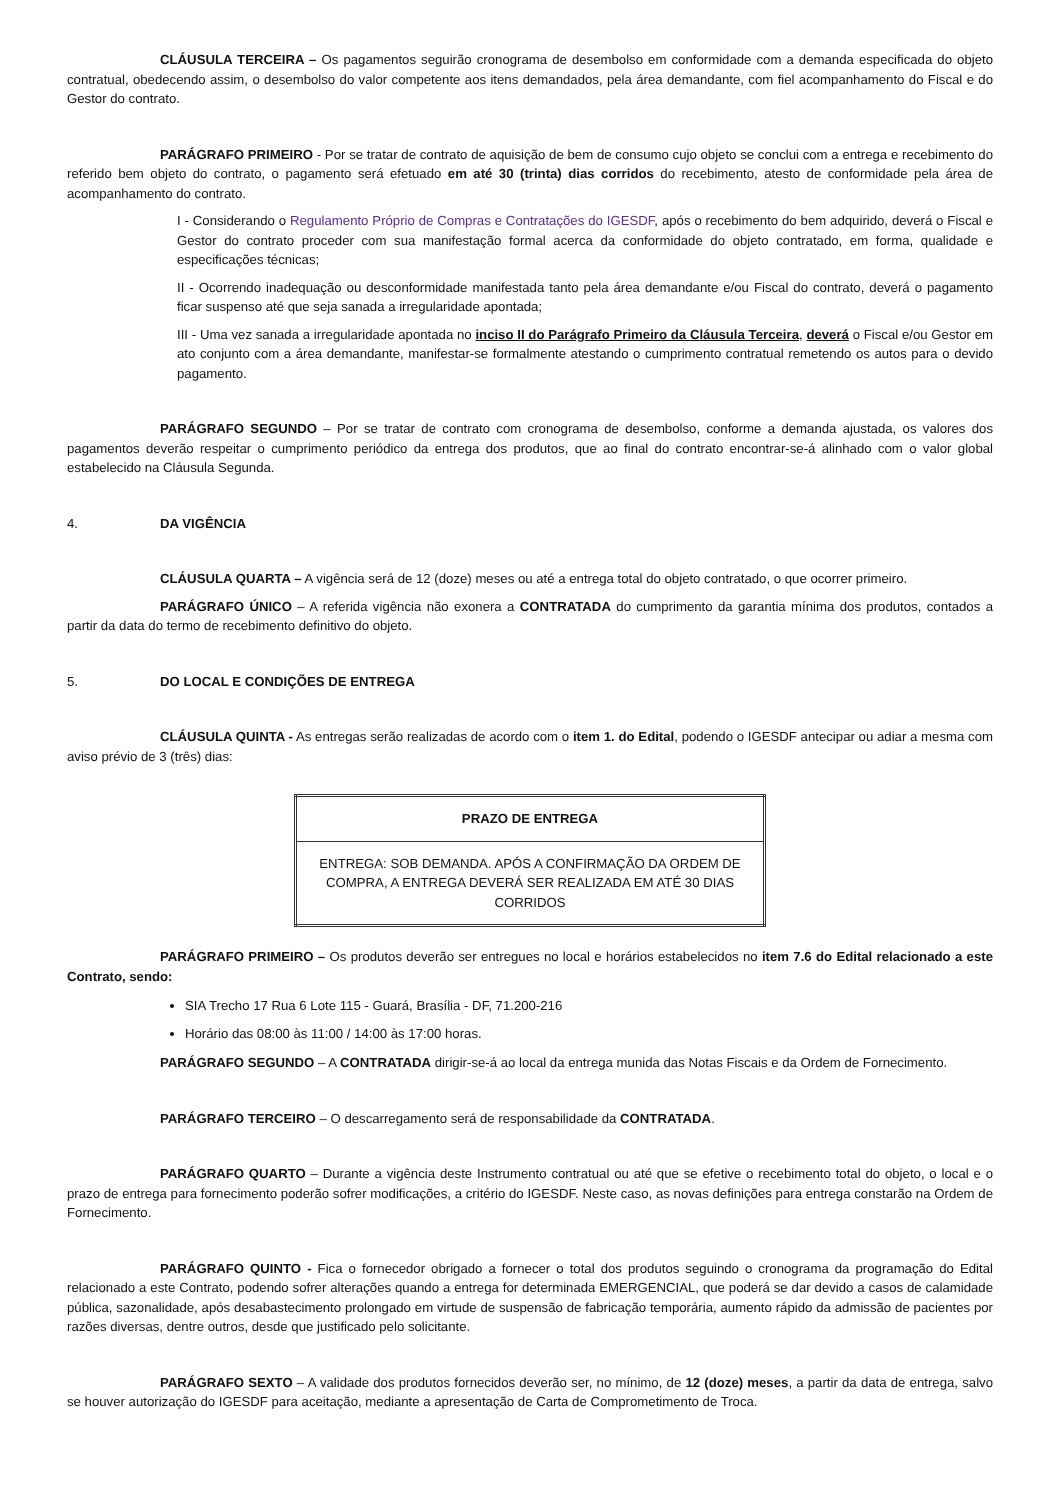CLÁUSULA TERCEIRA – Os pagamentos seguirão cronograma de desembolso em conformidade com a demanda especificada do objeto contratual, obedecendo assim, o desembolso do valor competente aos itens demandados, pela área demandante, com fiel acompanhamento do Fiscal e do Gestor do contrato.
PARÁGRAFO PRIMEIRO - Por se tratar de contrato de aquisição de bem de consumo cujo objeto se conclui com a entrega e recebimento do referido bem objeto do contrato, o pagamento será efetuado em até 30 (trinta) dias corridos do recebimento, atesto de conformidade pela área de acompanhamento do contrato.
I - Considerando o Regulamento Próprio de Compras e Contratações do IGESDF, após o recebimento do bem adquirido, deverá o Fiscal e Gestor do contrato proceder com sua manifestação formal acerca da conformidade do objeto contratado, em forma, qualidade e especificações técnicas;
II - Ocorrendo inadequação ou desconformidade manifestada tanto pela área demandante e/ou Fiscal do contrato, deverá o pagamento ficar suspenso até que seja sanada a irregularidade apontada;
III - Uma vez sanada a irregularidade apontada no inciso II do Parágrafo Primeiro da Cláusula Terceira, deverá o Fiscal e/ou Gestor em ato conjunto com a área demandante, manifestar-se formalmente atestando o cumprimento contratual remetendo os autos para o devido pagamento.
PARÁGRAFO SEGUNDO – Por se tratar de contrato com cronograma de desembolso, conforme a demanda ajustada, os valores dos pagamentos deverão respeitar o cumprimento periódico da entrega dos produtos, que ao final do contrato encontrar-se-á alinhado com o valor global estabelecido na Cláusula Segunda.
4. DA VIGÊNCIA
CLÁUSULA QUARTA – A vigência será de 12 (doze) meses ou até a entrega total do objeto contratado, o que ocorrer primeiro.
PARÁGRAFO ÚNICO – A referida vigência não exonera a CONTRATADA do cumprimento da garantia mínima dos produtos, contados a partir da data do termo de recebimento definitivo do objeto.
5. DO LOCAL E CONDIÇÕES DE ENTREGA
CLÁUSULA QUINTA - As entregas serão realizadas de acordo com o item 1. do Edital, podendo o IGESDF antecipar ou adiar a mesma com aviso prévio de 3 (três) dias:
| PRAZO DE ENTREGA |
| --- |
| ENTREGA: SOB DEMANDA. APÓS A CONFIRMAÇÃO DA ORDEM DE COMPRA, A ENTREGA DEVERÁ SER REALIZADA EM ATÉ 30 DIAS CORRIDOS |
PARÁGRAFO PRIMEIRO – Os produtos deverão ser entregues no local e horários estabelecidos no item 7.6 do Edital relacionado a este Contrato, sendo:
SIA Trecho 17 Rua 6 Lote 115 - Guará, Brasília - DF, 71.200-216
Horário das 08:00 às 11:00 / 14:00 às 17:00 horas.
PARÁGRAFO SEGUNDO – A CONTRATADA dirigir-se-á ao local da entrega munida das Notas Fiscais e da Ordem de Fornecimento.
PARÁGRAFO TERCEIRO – O descarregamento será de responsabilidade da CONTRATADA.
PARÁGRAFO QUARTO – Durante a vigência deste Instrumento contratual ou até que se efetive o recebimento total do objeto, o local e o prazo de entrega para fornecimento poderão sofrer modificações, a critério do IGESDF. Neste caso, as novas definições para entrega constarão na Ordem de Fornecimento.
PARÁGRAFO QUINTO - Fica o fornecedor obrigado a fornecer o total dos produtos seguindo o cronograma da programação do Edital relacionado a este Contrato, podendo sofrer alterações quando a entrega for determinada EMERGENCIAL, que poderá se dar devido a casos de calamidade pública, sazonalidade, após desabastecimento prolongado em virtude de suspensão de fabricação temporária, aumento rápido da admissão de pacientes por razões diversas, dentre outros, desde que justificado pelo solicitante.
PARÁGRAFO SEXTO – A validade dos produtos fornecidos deverão ser, no mínimo, de 12 (doze) meses, a partir da data de entrega, salvo se houver autorização do IGESDF para aceitação, mediante a apresentação de Carta de Comprometimento de Troca.